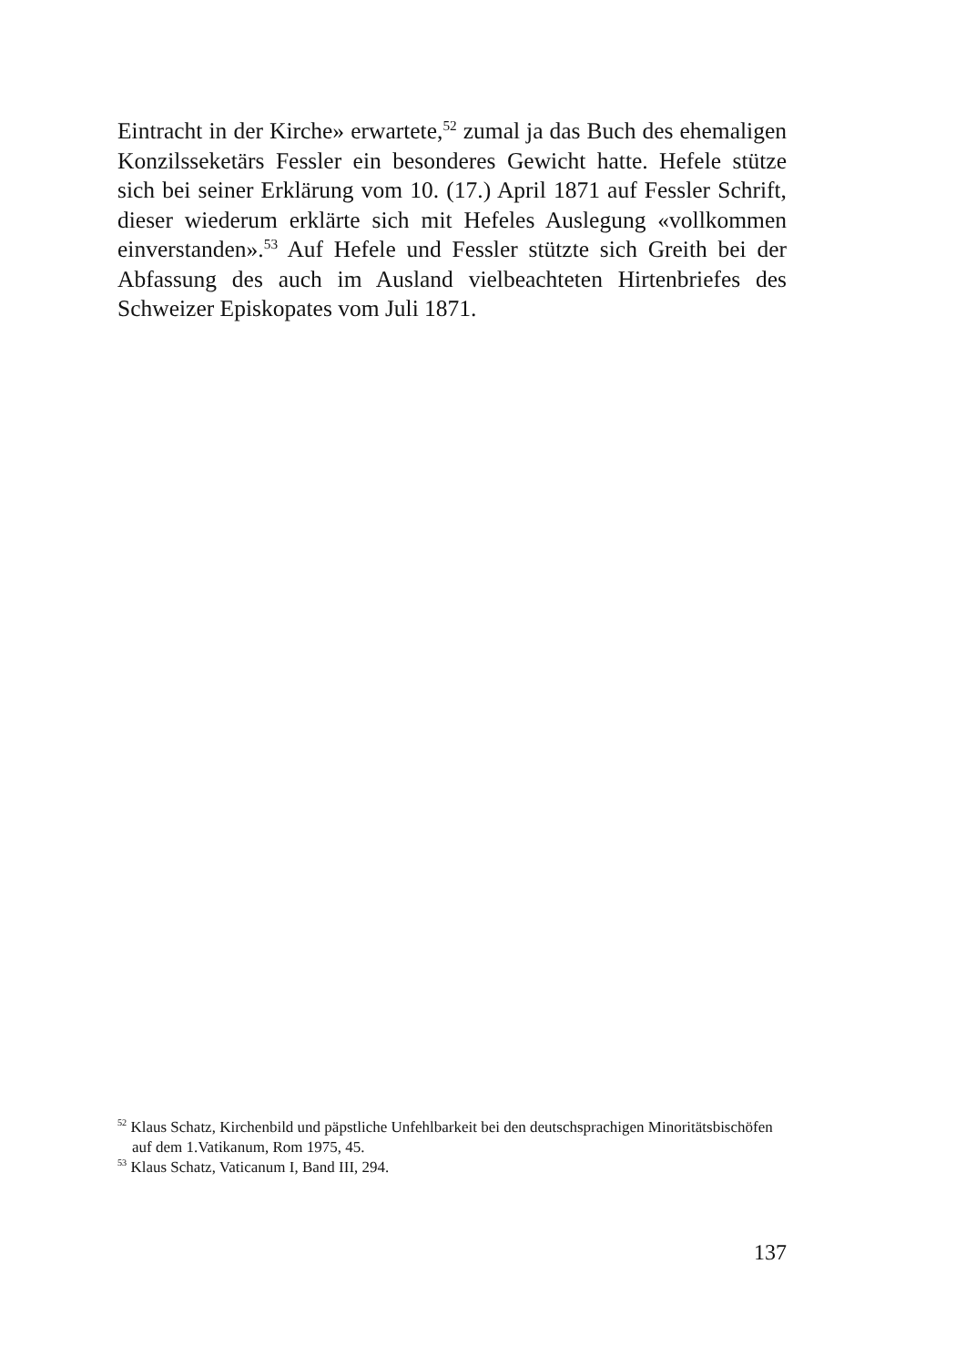Eintracht in der Kirche» erwartete,<sup>52</sup> zumal ja das Buch des ehemaligen Konzilsseketärs Fessler ein besonderes Gewicht hatte. Hefele stütze sich bei seiner Erklärung vom 10. (17.) April 1871 auf Fessler Schrift, dieser wiederum erklärte sich mit Hefeles Auslegung «vollkommen einverstanden».<sup>53</sup> Auf Hefele und Fessler stützte sich Greith bei der Abfassung des auch im Ausland vielbeachteten Hirtenbriefes des Schweizer Episkopates vom Juli 1871.
<sup>52</sup> Klaus Schatz, Kirchenbild und päpstliche Unfehlbarkeit bei den deutschsprachigen Minoritätsbischöfen auf dem 1.Vatikanum, Rom 1975, 45.
<sup>53</sup> Klaus Schatz, Vaticanum I, Band III, 294.
137